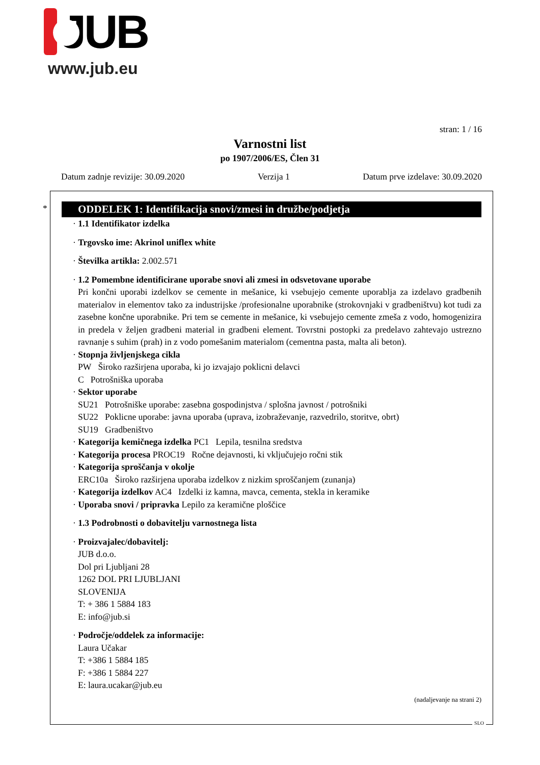JUB
www.jub.eu
stran: 1 / 16
Varnostni list
po 1907/2006/ES, Člen 31
Datum zadnje revizije: 30.09.2020 Verzija 1 Datum prve izdelave: 30.09.2020
*
ODDELEK 1: Identifikacija snovi/zmesi in družbe/podjetja
· 1.1 Identifikator izdelka
· Trgovsko ime: Akrinol uniflex white
· Številka artikla: 2.002.571
· 1.2 Pomembne identificirane uporabe snovi ali zmesi in odsvetovane uporabe
Pri končni uporabi izdelkov se cemente in mešanice, ki vsebujejo cemente uporablja za izdelavo gradbenih materialov in elementov tako za industrijske /profesionalne uporabnike (strokovnjaki v gradbeništvu) kot tudi za zasebne končne uporabnike. Pri tem se cemente in mešanice, ki vsebujejo cemente zmeša z vodo, homogenizira in predela v željen gradbeni material in gradbeni element. Tovrstni postopki za predelavo zahtevajo ustrezno ravnanje s suhim (prah) in z vodo pomešanim materialom (cementna pasta, malta ali beton).
· Stopnja življenjskega cikla
PW Široko razširjena uporaba, ki jo izvajajo poklicni delavci
C Potrošniška uporaba
· Sektor uporabe
SU21 Potrošniške uporabe: zasebna gospodinjstva / splošna javnost / potrošniki
SU22 Poklicne uporabe: javna uporaba (uprava, izobraževanje, razvedrilo, storitve, obrt)
SU19 Gradbeništvo
· Kategorija kemičnega izdelka PC1 Lepila, tesnilna sredstva
· Kategorija procesa PROC19 Ročne dejavnosti, ki vključujejo ročni stik
· Kategorija sproščanja v okolje
ERC10a Široko razširjena uporaba izdelkov z nizkim sproščanjem (zunanja)
· Kategorija izdelkov AC4 Izdelki iz kamna, mavca, cementa, stekla in keramike
· Uporaba snovi / pripravka Lepilo za keramične ploščice
· 1.3 Podrobnosti o dobavitelju varnostnega lista
· Proizvajalec/dobavitelj:
JUB d.o.o.
Dol pri Ljubljani 28
1262 DOL PRI LJUBLJANI
SLOVENIJA
T: + 386 1 5884 183
E: info@jub.si
· Področje/oddelek za informacije:
Laura Učakar
T: +386 1 5884 185
F: +386 1 5884 227
E: laura.ucakar@jub.eu
(nadaljevanje na strani 2)
SLO